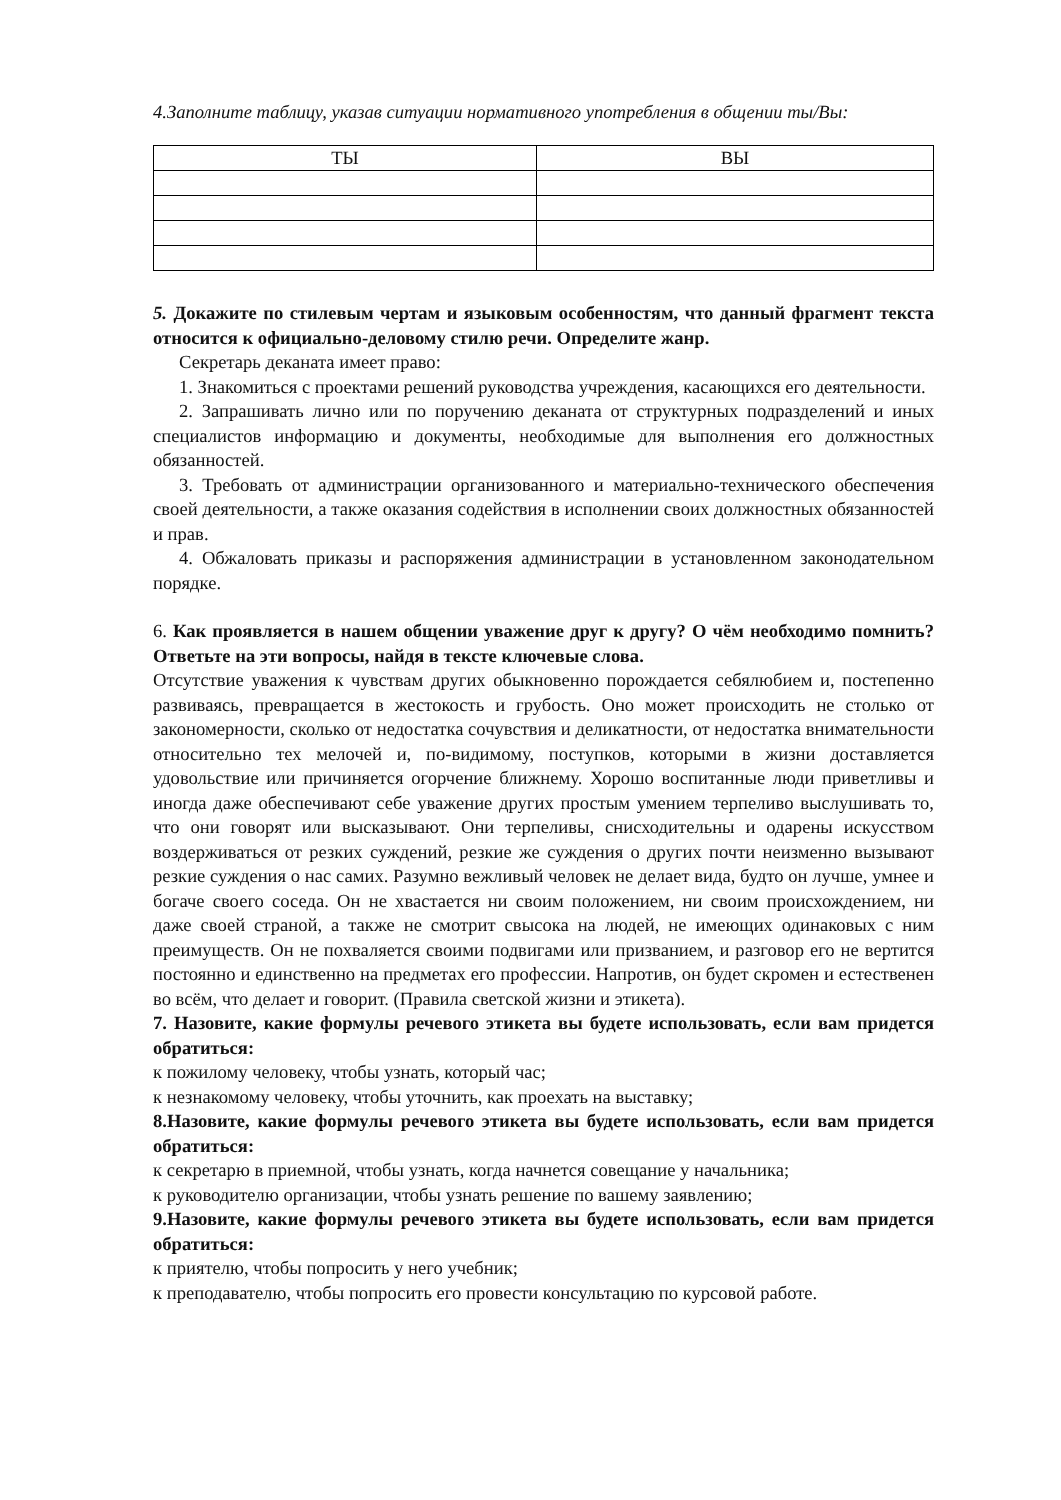4.Заполните таблицу, указав ситуации нормативного употребления в общении ты/Вы:
| ТЫ | ВЫ |
| --- | --- |
5. Докажите по стилевым чертам и языковым особенностям, что данный фрагмент текста относится к официально-деловому стилю речи. Определите жанр.
Секретарь деканата имеет право:
1. Знакомиться с проектами решений руководства учреждения, касающихся его деятельности.
2. Запрашивать лично или по поручению деканата от структурных подразделений и иных специалистов информацию и документы, необходимые для выполнения его должностных обязанностей.
3. Требовать от администрации организованного и материально-технического обеспечения своей деятельности, а также оказания содействия в исполнении своих должностных обязанностей и прав.
4. Обжаловать приказы и распоряжения администрации в установленном законодательном порядке.
6. Как проявляется в нашем общении уважение друг к другу? О чём необходимо помнить? Ответьте на эти вопросы, найдя в тексте ключевые слова.
Отсутствие уважения к чувствам других обыкновенно порождается себялюбием и, постепенно развиваясь, превращается в жестокость и грубость. Оно может происходить не столько от закономерности, сколько от недостатка сочувствия и деликатности, от недостатка внимательности относительно тех мелочей и, по-видимому, поступков, которыми в жизни доставляется удовольствие или причиняется огорчение ближнему. Хорошо воспитанные люди приветливы и иногда даже обеспечивают себе уважение других простым умением терпеливо выслушивать то, что они говорят или высказывают. Они терпеливы, снисходительны и одарены искусством воздерживаться от резких суждений, резкие же суждения о других почти неизменно вызывают резкие суждения о нас самих. Разумно вежливый человек не делает вида, будто он лучше, умнее и богаче своего соседа. Он не хвастается ни своим положением, ни своим происхождением, ни даже своей страной, а также не смотрит свысока на людей, не имеющих одинаковых с ним преимуществ. Он не похваляется своими подвигами или призванием, и разговор его не вертится постоянно и единственно на предметах его профессии. Напротив, он будет скромен и естественен во всём, что делает и говорит. (Правила светской жизни и этикета).
7. Назовите, какие формулы речевого этикета вы будете использовать, если вам придется обратиться:
к пожилому человеку, чтобы узнать, который час;
к незнакомому человеку, чтобы уточнить, как проехать на выставку;
8.Назовите, какие формулы речевого этикета вы будете использовать, если вам придется обратиться:
к секретарю в приемной, чтобы узнать, когда начнется совещание у начальника;
к руководителю организации, чтобы узнать решение по вашему заявлению;
9.Назовите, какие формулы речевого этикета вы будете использовать, если вам придется обратиться:
к приятелю, чтобы попросить у него учебник;
к преподавателю, чтобы попросить его провести консультацию по курсовой работе.